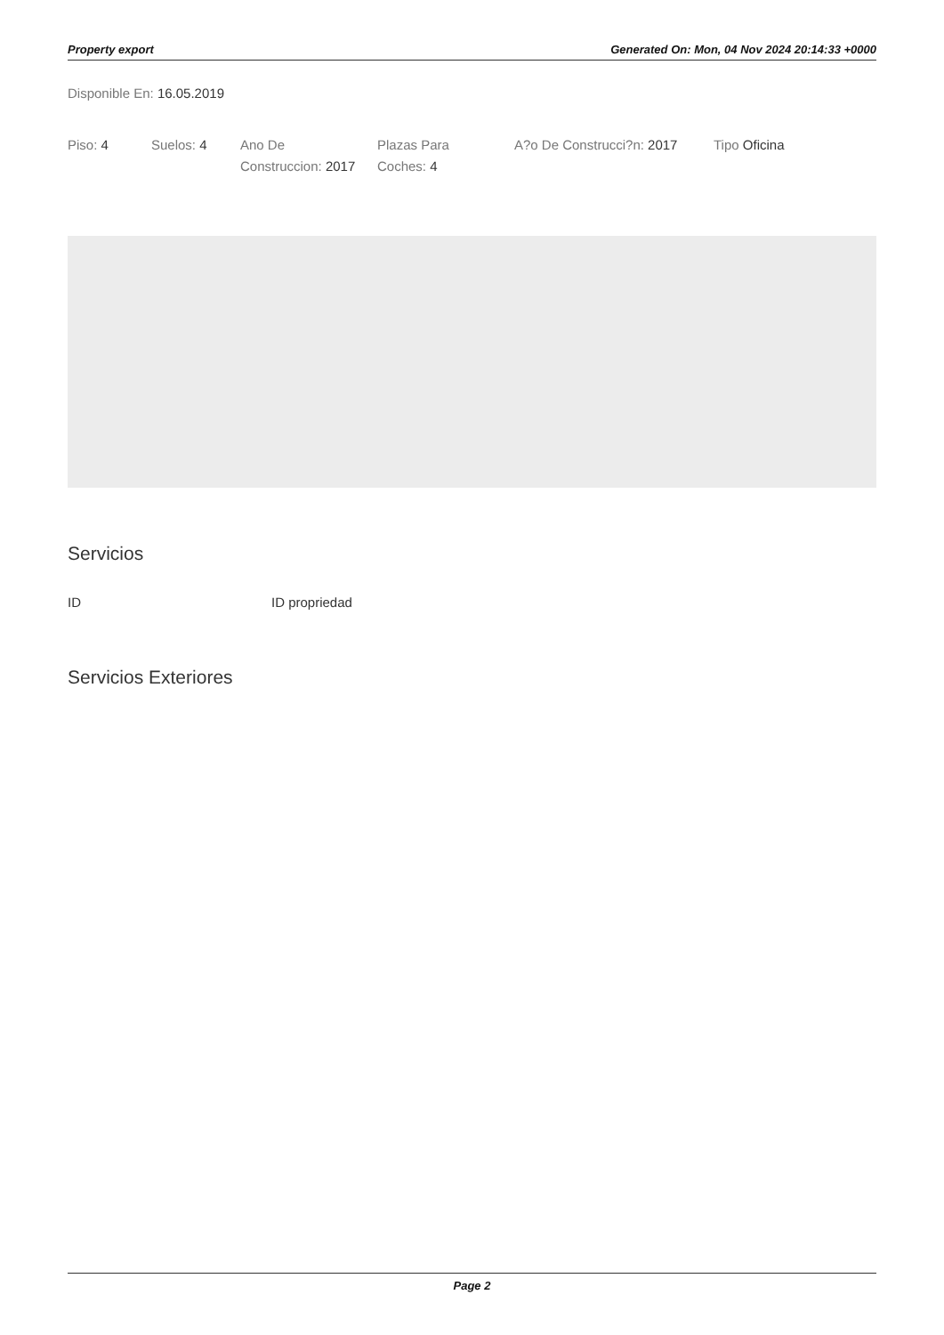Property export Generated On: Mon, 04 Nov 2024 20:14:33 +0000
Disponible En: 16.05.2019
Piso: 4 Suelos: 4 Ano De Construccion: 2017
Plazas Para Coches: 4
A?o De Construcci?n: 2017
Tipo Oficina
Servicios
ID ID propriedad
Servicios Exteriores
Page 2